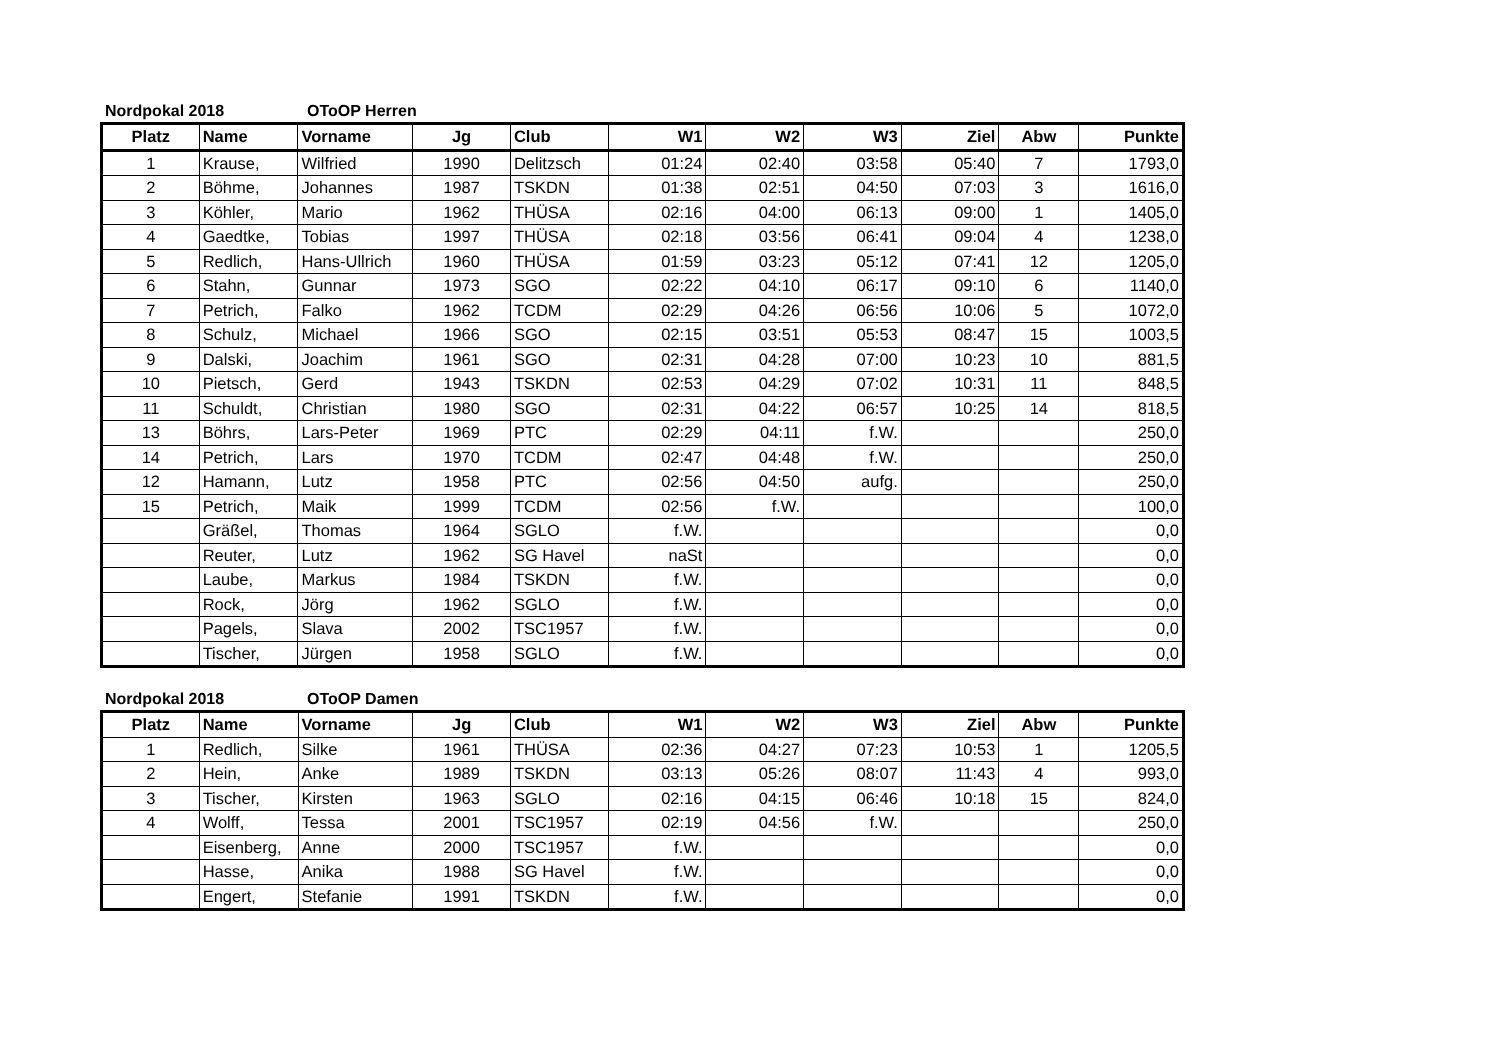Nordpokal 2018 OToOP Herren
| Platz | Name | Vorname | Jg | Club | W1 | W2 | W3 | Ziel | Abw | Punkte |
| --- | --- | --- | --- | --- | --- | --- | --- | --- | --- | --- |
| 1 | Krause, | Wilfried | 1990 | Delitzsch | 01:24 | 02:40 | 03:58 | 05:40 | 7 | 1793,0 |
| 2 | Böhme, | Johannes | 1987 | TSKDN | 01:38 | 02:51 | 04:50 | 07:03 | 3 | 1616,0 |
| 3 | Köhler, | Mario | 1962 | THÜSA | 02:16 | 04:00 | 06:13 | 09:00 | 1 | 1405,0 |
| 4 | Gaedtke, | Tobias | 1997 | THÜSA | 02:18 | 03:56 | 06:41 | 09:04 | 4 | 1238,0 |
| 5 | Redlich, | Hans-Ullrich | 1960 | THÜSA | 01:59 | 03:23 | 05:12 | 07:41 | 12 | 1205,0 |
| 6 | Stahn, | Gunnar | 1973 | SGO | 02:22 | 04:10 | 06:17 | 09:10 | 6 | 1140,0 |
| 7 | Petrich, | Falko | 1962 | TCDM | 02:29 | 04:26 | 06:56 | 10:06 | 5 | 1072,0 |
| 8 | Schulz, | Michael | 1966 | SGO | 02:15 | 03:51 | 05:53 | 08:47 | 15 | 1003,5 |
| 9 | Dalski, | Joachim | 1961 | SGO | 02:31 | 04:28 | 07:00 | 10:23 | 10 | 881,5 |
| 10 | Pietsch, | Gerd | 1943 | TSKDN | 02:53 | 04:29 | 07:02 | 10:31 | 11 | 848,5 |
| 11 | Schuldt, | Christian | 1980 | SGO | 02:31 | 04:22 | 06:57 | 10:25 | 14 | 818,5 |
| 13 | Böhrs, | Lars-Peter | 1969 | PTC | 02:29 | 04:11 | f.W. | | | 250,0 |
| 14 | Petrich, | Lars | 1970 | TCDM | 02:47 | 04:48 | f.W. | | | 250,0 |
| 12 | Hamann, | Lutz | 1958 | PTC | 02:56 | 04:50 | aufg. | | | 250,0 |
| 15 | Petrich, | Maik | 1999 | TCDM | 02:56 | f.W. | | | | 100,0 |
| | Gräßel, | Thomas | 1964 | SGLO | f.W. | | | | | 0,0 |
| | Reuter, | Lutz | 1962 | SG Havel | naSt | | | | | 0,0 |
| | Laube, | Markus | 1984 | TSKDN | f.W. | | | | | 0,0 |
| | Rock, | Jörg | 1962 | SGLO | f.W. | | | | | 0,0 |
| | Pagels, | Slava | 2002 | TSC1957 | f.W. | | | | | 0,0 |
| | Tischer, | Jürgen | 1958 | SGLO | f.W. | | | | | 0,0 |
Nordpokal 2018 OToOP Damen
| Platz | Name | Vorname | Jg | Club | W1 | W2 | W3 | Ziel | Abw | Punkte |
| --- | --- | --- | --- | --- | --- | --- | --- | --- | --- | --- |
| 1 | Redlich, | Silke | 1961 | THÜSA | 02:36 | 04:27 | 07:23 | 10:53 | 1 | 1205,5 |
| 2 | Hein, | Anke | 1989 | TSKDN | 03:13 | 05:26 | 08:07 | 11:43 | 4 | 993,0 |
| 3 | Tischer, | Kirsten | 1963 | SGLO | 02:16 | 04:15 | 06:46 | 10:18 | 15 | 824,0 |
| 4 | Wolff, | Tessa | 2001 | TSC1957 | 02:19 | 04:56 | f.W. | | | 250,0 |
| | Eisenberg, | Anne | 2000 | TSC1957 | f.W. | | | | | 0,0 |
| | Hasse, | Anika | 1988 | SG Havel | f.W. | | | | | 0,0 |
| | Engert, | Stefanie | 1991 | TSKDN | f.W. | | | | | 0,0 |